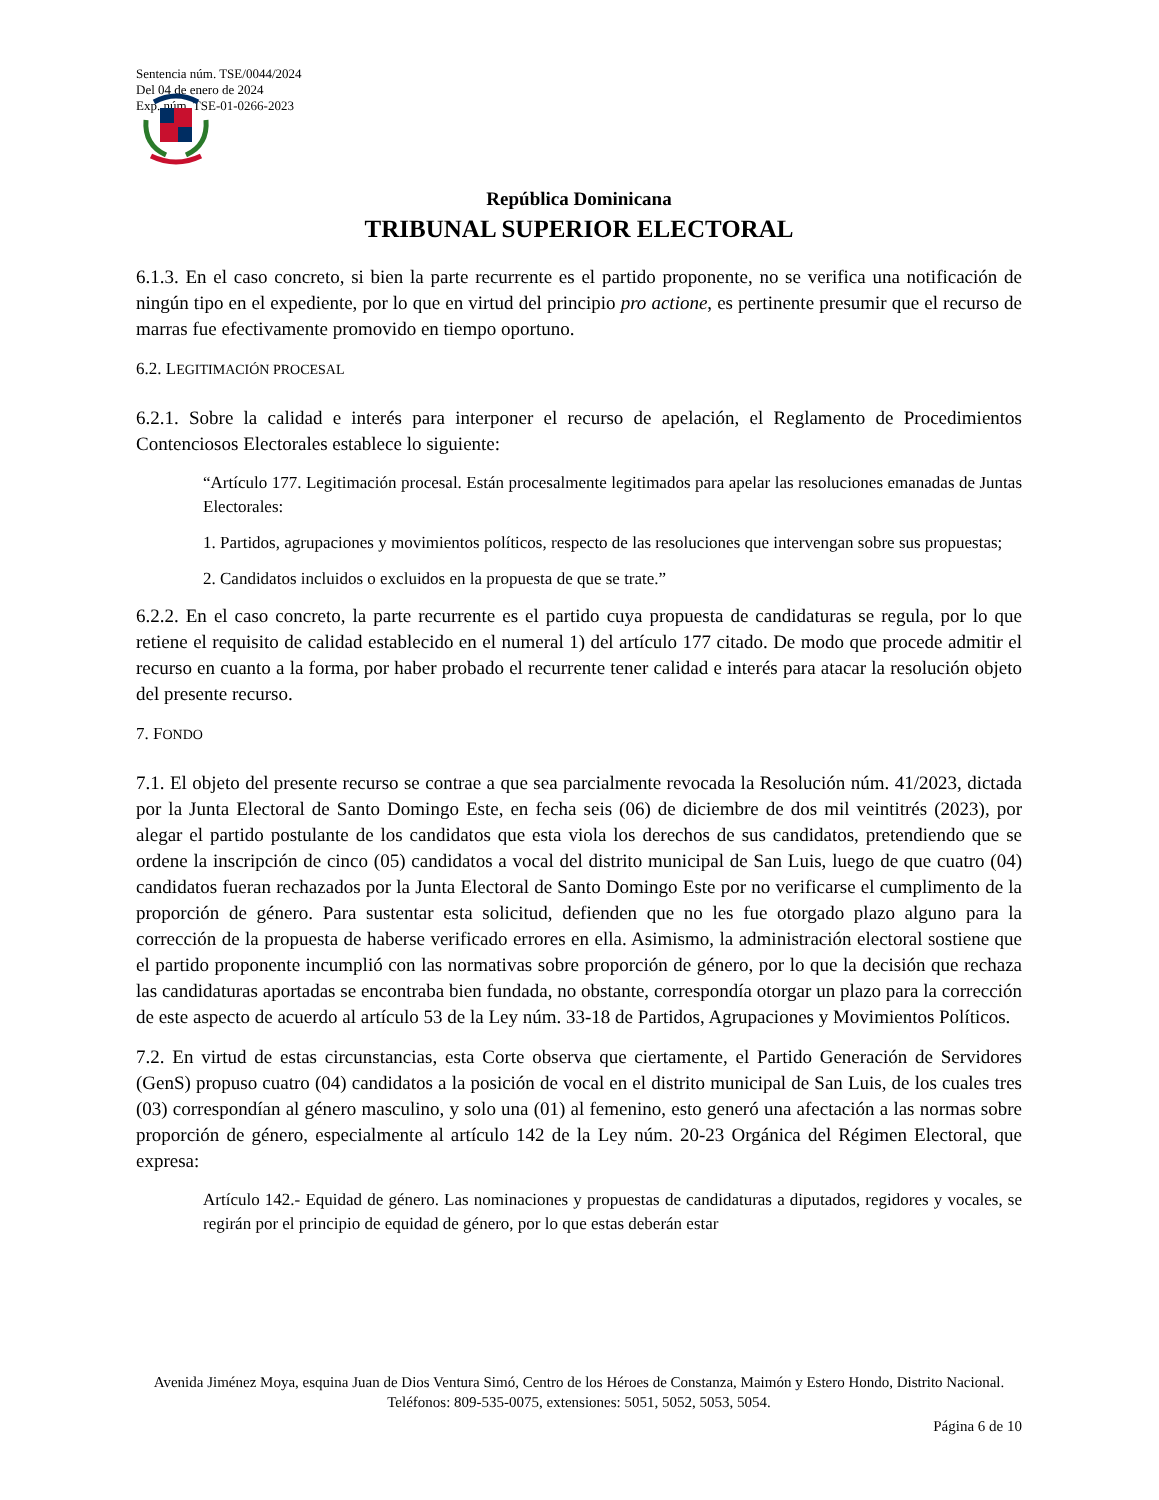Sentencia núm. TSE/0044/2024
Del 04 de enero de 2024
Exp. núm. TSE-01-0266-2023
República Dominicana
TRIBUNAL SUPERIOR ELECTORAL
6.1.3. En el caso concreto, si bien la parte recurrente es el partido proponente, no se verifica una notificación de ningún tipo en el expediente, por lo que en virtud del principio pro actione, es pertinente presumir que el recurso de marras fue efectivamente promovido en tiempo oportuno.
6.2. LEGITIMACIÓN PROCESAL
6.2.1. Sobre la calidad e interés para interponer el recurso de apelación, el Reglamento de Procedimientos Contenciosos Electorales establece lo siguiente:
“Artículo 177. Legitimación procesal. Están procesalmente legitimados para apelar las resoluciones emanadas de Juntas Electorales:
1. Partidos, agrupaciones y movimientos políticos, respecto de las resoluciones que intervengan sobre sus propuestas;
2. Candidatos incluidos o excluidos en la propuesta de que se trate.”
6.2.2. En el caso concreto, la parte recurrente es el partido cuya propuesta de candidaturas se regula, por lo que retiene el requisito de calidad establecido en el numeral 1) del artículo 177 citado. De modo que procede admitir el recurso en cuanto a la forma, por haber probado el recurrente tener calidad e interés para atacar la resolución objeto del presente recurso.
7. FONDO
7.1. El objeto del presente recurso se contrae a que sea parcialmente revocada la Resolución núm. 41/2023, dictada por la Junta Electoral de Santo Domingo Este, en fecha seis (06) de diciembre de dos mil veintitrés (2023), por alegar el partido postulante de los candidatos que esta viola los derechos de sus candidatos, pretendiendo que se ordene la inscripción de cinco (05) candidatos a vocal del distrito municipal de San Luis, luego de que cuatro (04) candidatos fueran rechazados por la Junta Electoral de Santo Domingo Este por no verificarse el cumplimento de la proporción de género. Para sustentar esta solicitud, defienden que no les fue otorgado plazo alguno para la corrección de la propuesta de haberse verificado errores en ella. Asimismo, la administración electoral sostiene que el partido proponente incumplió con las normativas sobre proporción de género, por lo que la decisión que rechaza las candidaturas aportadas se encontraba bien fundada, no obstante, correspondía otorgar un plazo para la corrección de este aspecto de acuerdo al artículo 53 de la Ley núm. 33-18 de Partidos, Agrupaciones y Movimientos Políticos.
7.2. En virtud de estas circunstancias, esta Corte observa que ciertamente, el Partido Generación de Servidores (GenS) propuso cuatro (04) candidatos a la posición de vocal en el distrito municipal de San Luis, de los cuales tres (03) correspondían al género masculino, y solo una (01) al femenino, esto generó una afectación a las normas sobre proporción de género, especialmente al artículo 142 de la Ley núm. 20-23 Orgánica del Régimen Electoral, que expresa:
Artículo 142.- Equidad de género. Las nominaciones y propuestas de candidaturas a diputados, regidores y vocales, se regirán por el principio de equidad de género, por lo que estas deberán estar
Avenida Jiménez Moya, esquina Juan de Dios Ventura Simó, Centro de los Héroes de Constanza, Maimón y Estero Hondo, Distrito Nacional. Teléfonos: 809-535-0075, extensiones: 5051, 5052, 5053, 5054.
Página 6 de 10